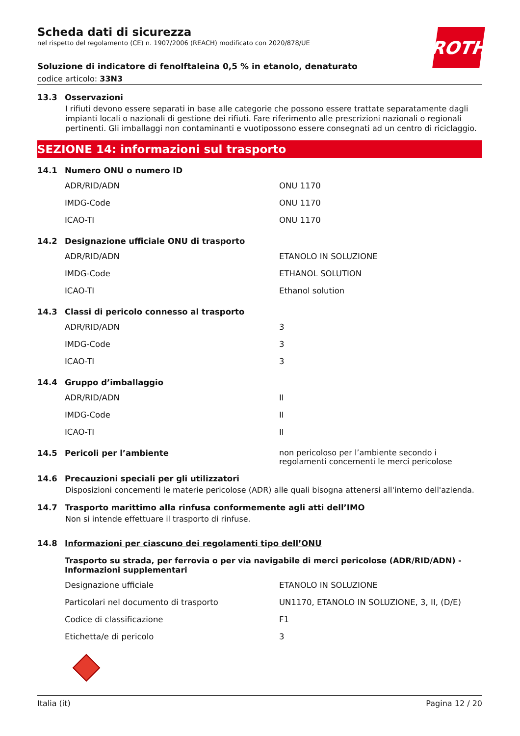ROTH
Scheda dati di sicurezza
nel rispetto del regolamento (CE) n. 1907/2006 (REACH) modificato con 2020/878/UE
Soluzione di indicatore di fenolftaleina 0,5 % in etanolo, denaturato
codice articolo: 33N3
13.3 Osservazioni
I rifiuti devono essere separati in base alle categorie che possono essere trattate separatamente dagli impianti locali o nazionali di gestione dei rifiuti. Fare riferimento alle prescrizioni nazionali o regionali pertinenti. Gli imballaggi non contaminanti e vuotipossono essere consegnati ad un centro di riciclaggio.
SEZIONE 14: informazioni sul trasporto
14.1 Numero ONU o numero ID
| ADR/RID/ADN | ONU 1170 |
| IMDG-Code | ONU 1170 |
| ICAO-TI | ONU 1170 |
14.2 Designazione ufficiale ONU di trasporto
| ADR/RID/ADN | ETANOLO IN SOLUZIONE |
| IMDG-Code | ETHANOL SOLUTION |
| ICAO-TI | Ethanol solution |
14.3 Classi di pericolo connesso al trasporto
| ADR/RID/ADN | 3 |
| IMDG-Code | 3 |
| ICAO-TI | 3 |
14.4 Gruppo d’imballaggio
| ADR/RID/ADN | II |
| IMDG-Code | II |
| ICAO-TI | II |
14.5 Pericoli per l’ambiente non pericoloso per l’ambiente secondo i regolamenti concernenti le merci pericolose
14.6 Precauzioni speciali per gli utilizzatori
Disposizioni concernenti le materie pericolose (ADR) alle quali bisogna attenersi all'interno dell'azienda.
14.7 Trasporto marittimo alla rinfusa conformemente agli atti dell’IMO
Non si intende effettuare il trasporto di rinfuse.
14.8 Informazioni per ciascuno dei regolamenti tipo dell’ONU
Trasporto su strada, per ferrovia o per via navigabile di merci pericolose (ADR/RID/ADN) - Informazioni supplementari
| Designazione ufficiale | ETANOLO IN SOLUZIONE |
| Particolari nel documento di trasporto | UN1170, ETANOLO IN SOLUZIONE, 3, II, (D/E) |
| Codice di classificazione | F1 |
| Etichetta/e di pericolo | 3 |
Italia (it) Pagina 12 / 20